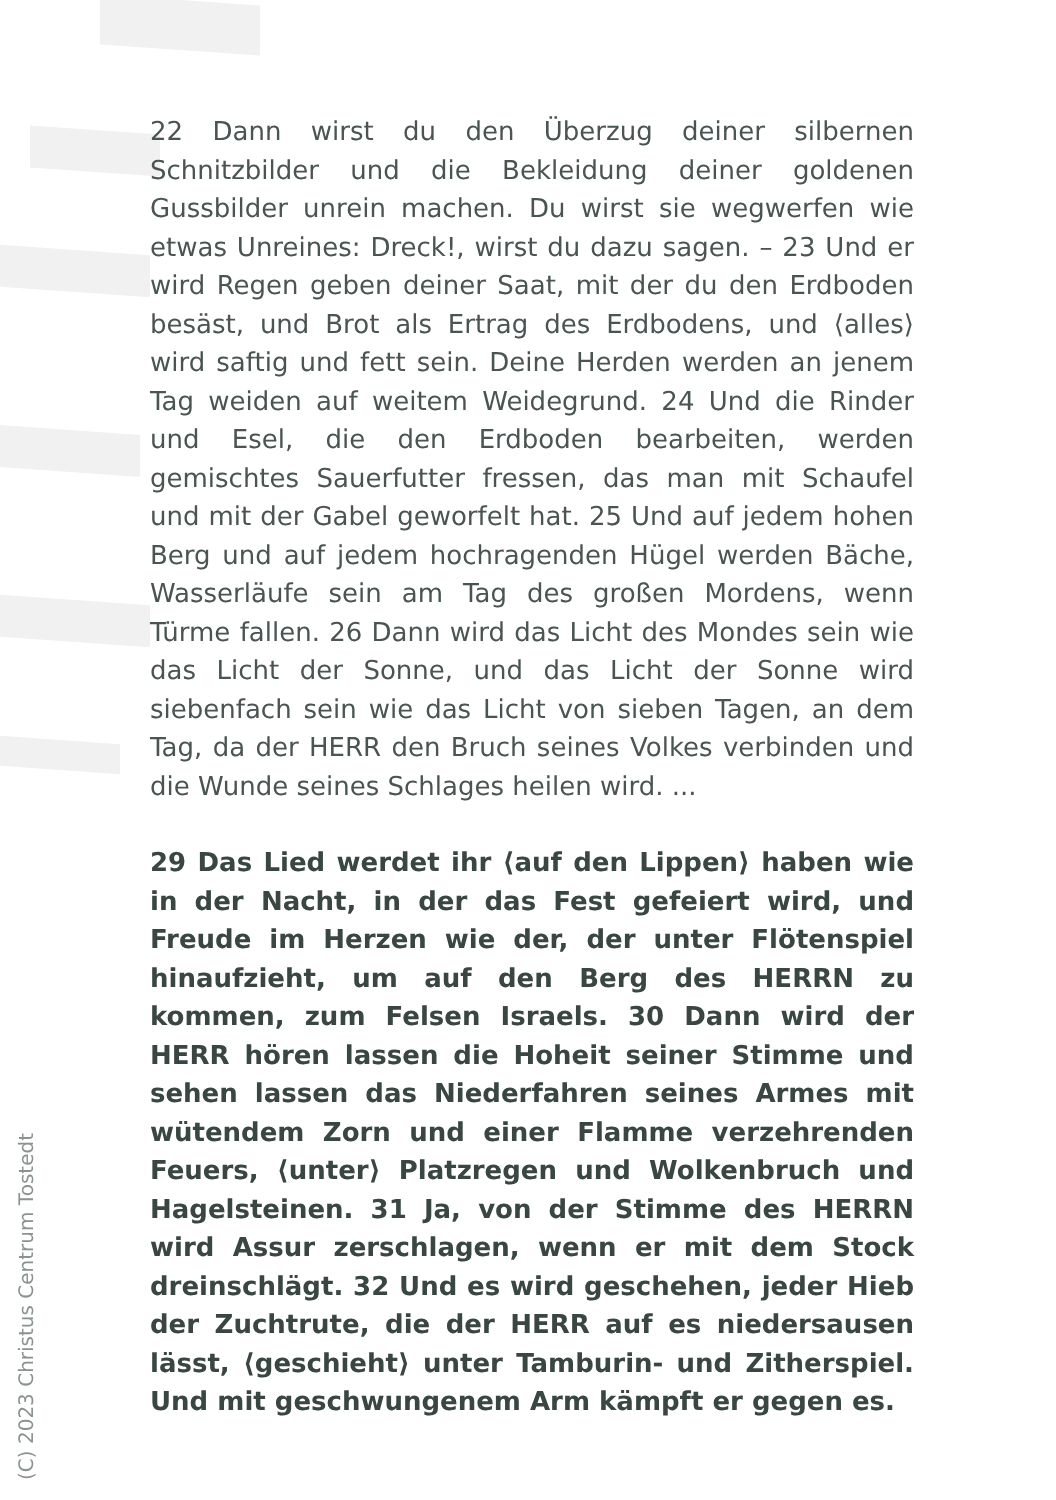22 Dann wirst du den Überzug deiner silbernen Schnitzbilder und die Bekleidung deiner goldenen Gussbilder unrein machen. Du wirst sie wegwerfen wie etwas Unreines: Dreck!, wirst du dazu sagen. – 23 Und er wird Regen geben deiner Saat, mit der du den Erdboden besäst, und Brot als Ertrag des Erdbodens, und ⟨alles⟩ wird saftig und fett sein. Deine Herden werden an jenem Tag weiden auf weitem Weidegrund. 24 Und die Rinder und Esel, die den Erdboden bearbeiten, werden gemischtes Sauerfutter fressen, das man mit Schaufel und mit der Gabel geworfelt hat. 25 Und auf jedem hohen Berg und auf jedem hochragenden Hügel werden Bäche, Wasserläufe sein am Tag des großen Mordens, wenn Türme fallen. 26 Dann wird das Licht des Mondes sein wie das Licht der Sonne, und das Licht der Sonne wird siebenfach sein wie das Licht von sieben Tagen, an dem Tag, da der HERR den Bruch seines Volkes verbinden und die Wunde seines Schlages heilen wird. ...
29 Das Lied werdet ihr ⟨auf den Lippen⟩ haben wie in der Nacht, in der das Fest gefeiert wird, und Freude im Herzen wie der, der unter Flötenspiel hinaufzieht, um auf den Berg des HERRN zu kommen, zum Felsen Israels. 30 Dann wird der HERR hören lassen die Hoheit seiner Stimme und sehen lassen das Niederfahren seines Armes mit wütendem Zorn und einer Flamme verzehrenden Feuers, ⟨unter⟩ Platzregen und Wolkenbruch und Hagelsteinen. 31 Ja, von der Stimme des HERRN wird Assur zerschlagen, wenn er mit dem Stock dreinschlägt. 32 Und es wird geschehen, jeder Hieb der Zuchtrute, die der HERR auf es niedersausen lässt, ⟨geschieht⟩ unter Tamburin- und Zitherspiel. Und mit geschwungenem Arm kämpft er gegen es.
(C) 2023 Christus Centrum Tostedt